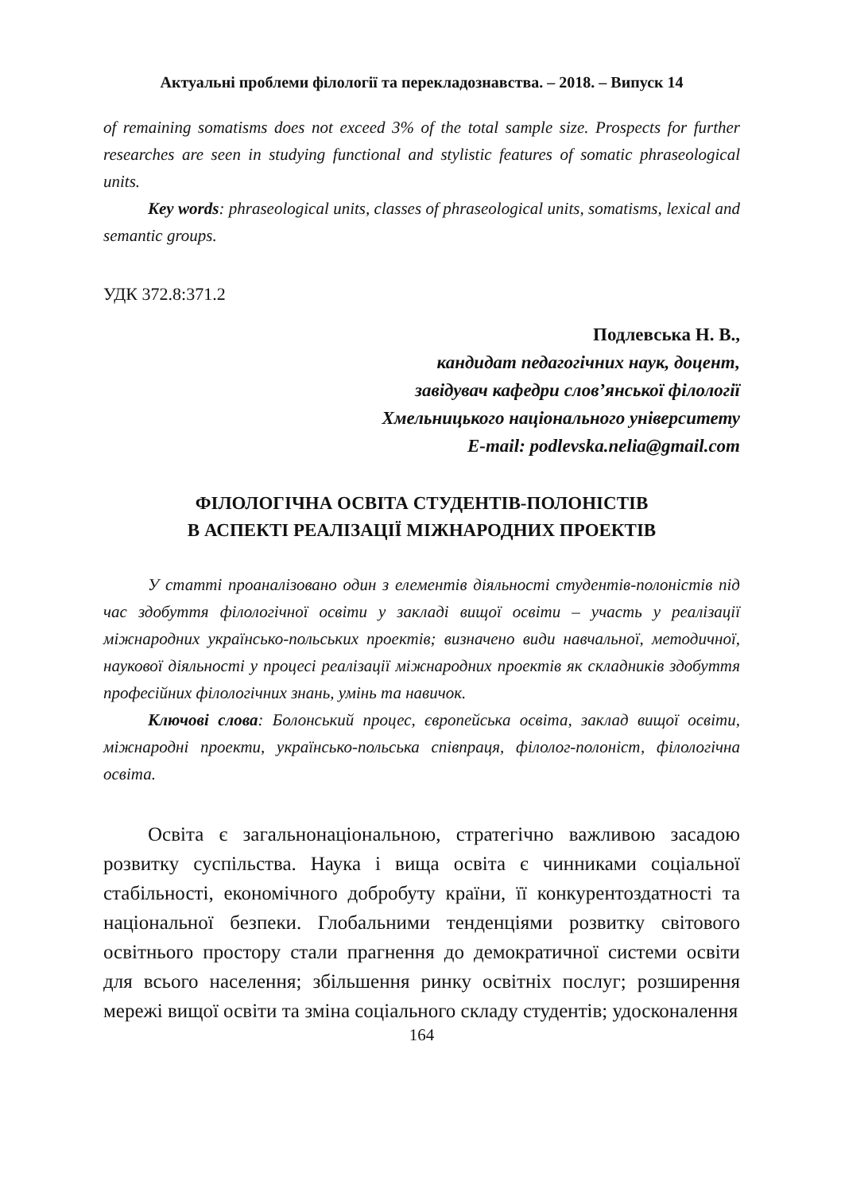Актуальні проблеми філології та перекладознавства. – 2018. – Випуск 14
of remaining somatisms does not exceed 3% of the total sample size. Prospects for further researches are seen in studying functional and stylistic features of somatic phraseological units.
Key words: phraseological units, classes of phraseological units, somatisms, lexical and semantic groups.
УДК 372.8:371.2
Подлевська Н. В.,
кандидат педагогічних наук, доцент,
завідувач кафедри слов’янської філології
Хмельницького національного університету
E-mail: podlevska.nelia@gmail.com
ФІЛОЛОГІЧНА ОСВІТА СТУДЕНТІВ-ПОЛОНІСТІВ
В АСПЕКТІ РЕАЛІЗАЦІЇ МІЖНАРОДНИХ ПРОЕКТІВ
У статті проаналізовано один з елементів діяльності студентів-полоністів під час здобуття філологічної освіти у закладі вищої освіти – участь у реалізації міжнародних українсько-польських проектів; визначено види навчальної, методичної, наукової діяльності у процесі реалізації міжнародних проектів як складників здобуття професійних філологічних знань, умінь та навичок.
Ключові слова: Болонський процес, європейська освіта, заклад вищої освіти, міжнародні проекти, українсько-польська співпраця, філолог-полоніст, філологічна освіта.
Освіта є загальнонаціональною, стратегічно важливою засадою розвитку суспільства. Наука і вища освіта є чинниками соціальної стабільності, економічного добробуту країни, її конкурентоздатності та національної безпеки. Глобальними тенденціями розвитку світового освітнього простору стали прагнення до демократичної системи освіти для всього населення; збільшення ринку освітніх послуг; розширення мережі вищої освіти та зміна соціального складу студентів; удосконалення
164